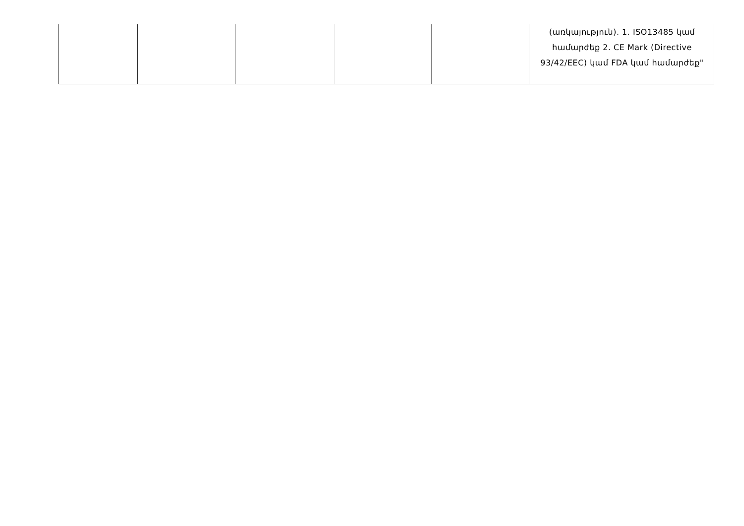| | | | | | (առկայություն). 1. ISO13485 կամ համարժեք 2. CE Mark (Directive 93/42/EEC) կամ FDA կամ համարժեք" |